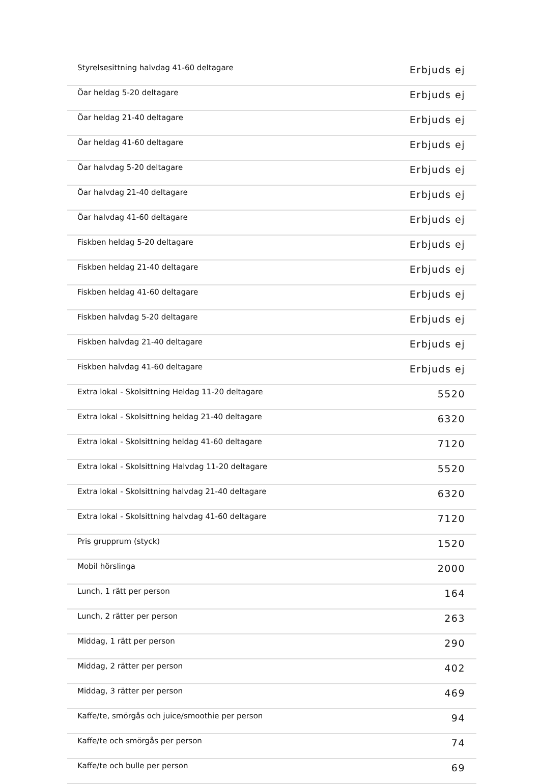| Styrelsesittning halvdag 41-60 deltagare | Erbjuds ej |
| Öar heldag 5-20 deltagare | Erbjuds ej |
| Öar heldag 21-40 deltagare | Erbjuds ej |
| Öar heldag 41-60 deltagare | Erbjuds ej |
| Öar halvdag 5-20 deltagare | Erbjuds ej |
| Öar halvdag 21-40 deltagare | Erbjuds ej |
| Öar halvdag 41-60 deltagare | Erbjuds ej |
| Fiskben heldag 5-20 deltagare | Erbjuds ej |
| Fiskben heldag 21-40 deltagare | Erbjuds ej |
| Fiskben heldag 41-60 deltagare | Erbjuds ej |
| Fiskben halvdag 5-20 deltagare | Erbjuds ej |
| Fiskben halvdag 21-40 deltagare | Erbjuds ej |
| Fiskben halvdag 41-60 deltagare | Erbjuds ej |
| Extra lokal - Skolsittning Heldag 11-20 deltagare | 5520 |
| Extra lokal - Skolsittning heldag 21-40 deltagare | 6320 |
| Extra lokal - Skolsittning heldag 41-60 deltagare | 7120 |
| Extra lokal - Skolsittning Halvdag 11-20 deltagare | 5520 |
| Extra lokal - Skolsittning halvdag 21-40 deltagare | 6320 |
| Extra lokal - Skolsittning halvdag 41-60 deltagare | 7120 |
| Pris grupprum (styck) | 1520 |
| Mobil hörslinga | 2000 |
| Lunch, 1 rätt per person | 164 |
| Lunch, 2 rätter per person | 263 |
| Middag, 1 rätt per person | 290 |
| Middag, 2 rätter per person | 402 |
| Middag, 3 rätter per person | 469 |
| Kaffe/te, smörgås och juice/smoothie per person | 94 |
| Kaffe/te och smörgås per person | 74 |
| Kaffe/te och bulle per person | 69 |